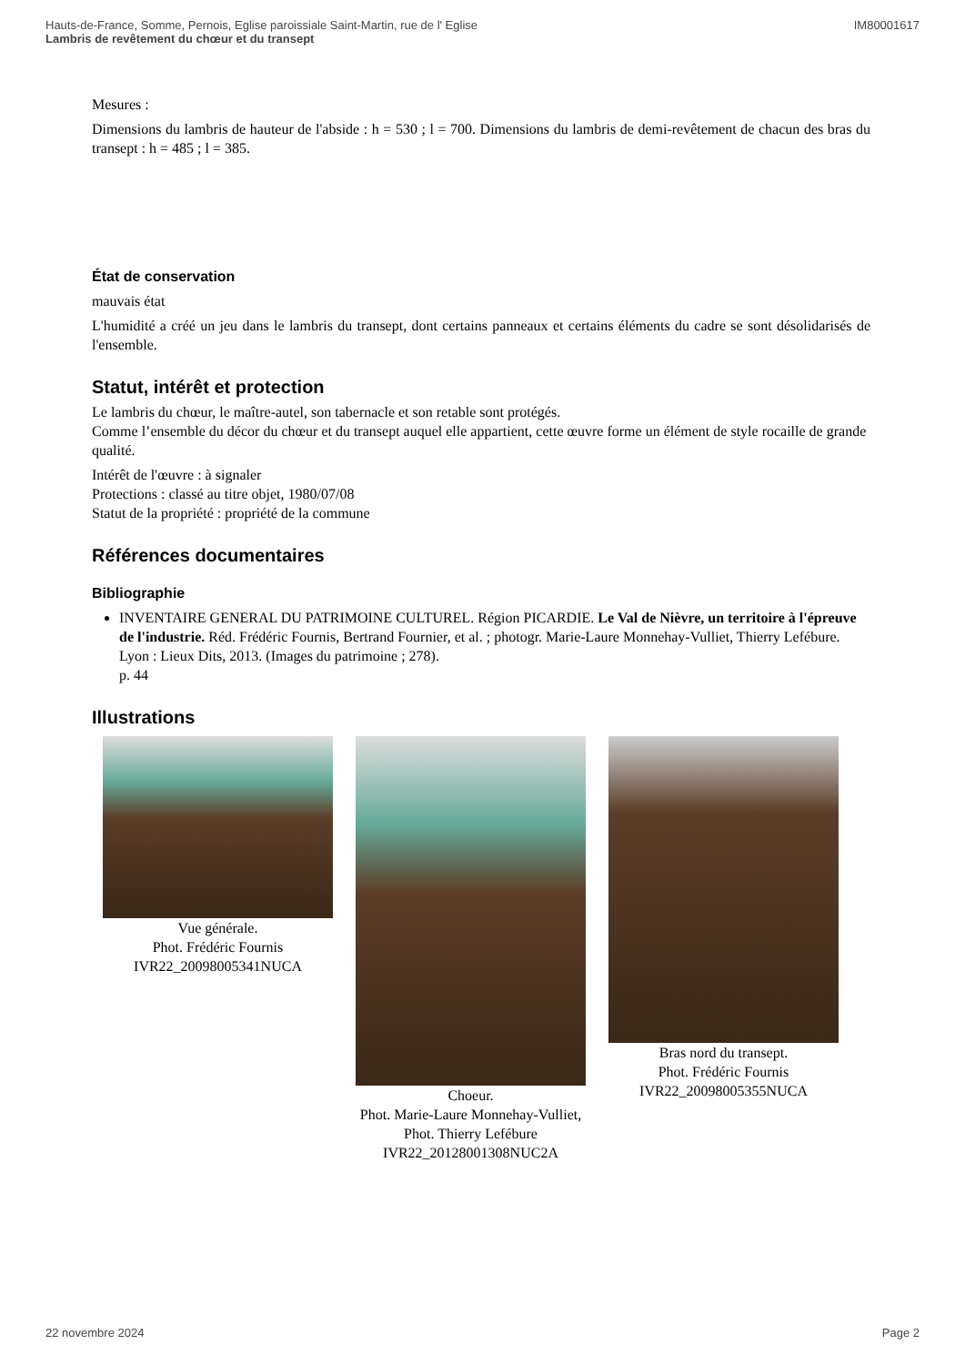IM80001617 Hauts-de-France, Somme, Pernois, Eglise paroissiale Saint-Martin, rue de l' Eglise
Lambris de revêtement du chœur et du transept
Mesures :
Dimensions du lambris de hauteur de l'abside : h = 530 ; l = 700. Dimensions du lambris de demi-revêtement de chacun des bras du transept : h = 485 ; l = 385.
État de conservation
mauvais état
L'humidité a créé un jeu dans le lambris du transept, dont certains panneaux et certains éléments du cadre se sont désolidarisés de l'ensemble.
Statut, intérêt et protection
Le lambris du chœur, le maître-autel, son tabernacle et son retable sont protégés.
Comme l’ensemble du décor du chœur et du transept auquel elle appartient, cette œuvre forme un élément de style rocaille de grande qualité.
Intérêt de l'œuvre : à signaler
Protections : classé au titre objet, 1980/07/08
Statut de la propriété : propriété de la commune
Références documentaires
Bibliographie
INVENTAIRE GENERAL DU PATRIMOINE CULTUREL. Région PICARDIE. Le Val de Nièvre, un territoire à l'épreuve de l'industrie. Réd. Frédéric Fournis, Bertrand Fournier, et al. ; photogr. Marie-Laure Monnehay-Vulliet, Thierry Lefébure. Lyon : Lieux Dits, 2013. (Images du patrimoine ; 278).
p. 44
Illustrations
Vue générale.
Phot. Frédéric Fournis
IVR22_20098005341NUCA
Choeur.
Phot. Marie-Laure Monnehay-Vulliet, Phot. Thierry Lefébure
IVR22_20128001308NUC2A
Bras nord du transept.
Phot. Frédéric Fournis
IVR22_20098005355NUCA
Page 2 22 novembre 2024